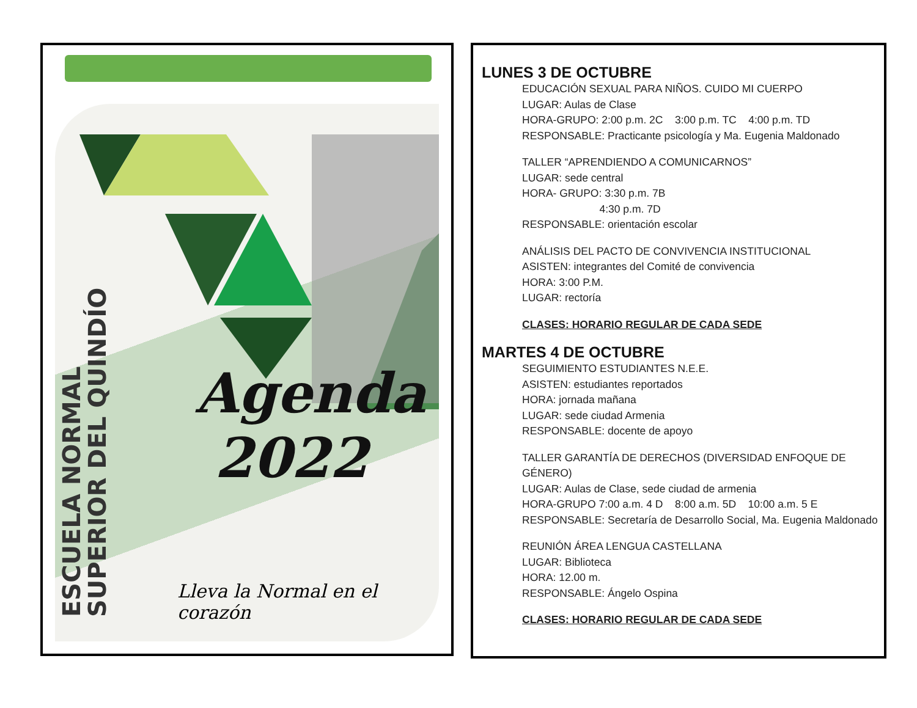ESCUELA NORMAL
SUPERIOR DEL QUINDÍO
Agenda
2022
Lleva la Normal en el corazón
LUNES 3 DE OCTUBRE
EDUCACIÓN SEXUAL PARA NIÑOS. CUIDO MI CUERPO
LUGAR: Aulas de Clase
HORA-GRUPO: 2:00 p.m. 2C 3:00 p.m. TC 4:00 p.m. TD
RESPONSABLE: Practicante psicología y Ma. Eugenia Maldonado
TALLER “APRENDIENDO A COMUNICARNOS”
LUGAR: sede central
HORA- GRUPO: 3:30 p.m. 7B
4:30 p.m. 7D
RESPONSABLE: orientación escolar
ANÁLISIS DEL PACTO DE CONVIVENCIA INSTITUCIONAL
ASISTEN: integrantes del Comité de convivencia
HORA: 3:00 P.M.
LUGAR: rectoría
CLASES: HORARIO REGULAR DE CADA SEDE
MARTES 4 DE OCTUBRE
SEGUIMIENTO ESTUDIANTES N.E.E.
ASISTEN: estudiantes reportados
HORA: jornada mañana
LUGAR: sede ciudad Armenia
RESPONSABLE: docente de apoyo
TALLER GARANTÍA DE DERECHOS (DIVERSIDAD ENFOQUE DE GÉNERO)
LUGAR: Aulas de Clase, sede ciudad de armenia
HORA-GRUPO 7:00 a.m. 4 D 8:00 a.m. 5D 10:00 a.m. 5 E
RESPONSABLE: Secretaría de Desarrollo Social, Ma. Eugenia Maldonado
REUNIÓN ÁREA LENGUA CASTELLANA
LUGAR: Biblioteca
HORA: 12.00 m.
RESPONSABLE: Ángelo Ospina
CLASES: HORARIO REGULAR DE CADA SEDE